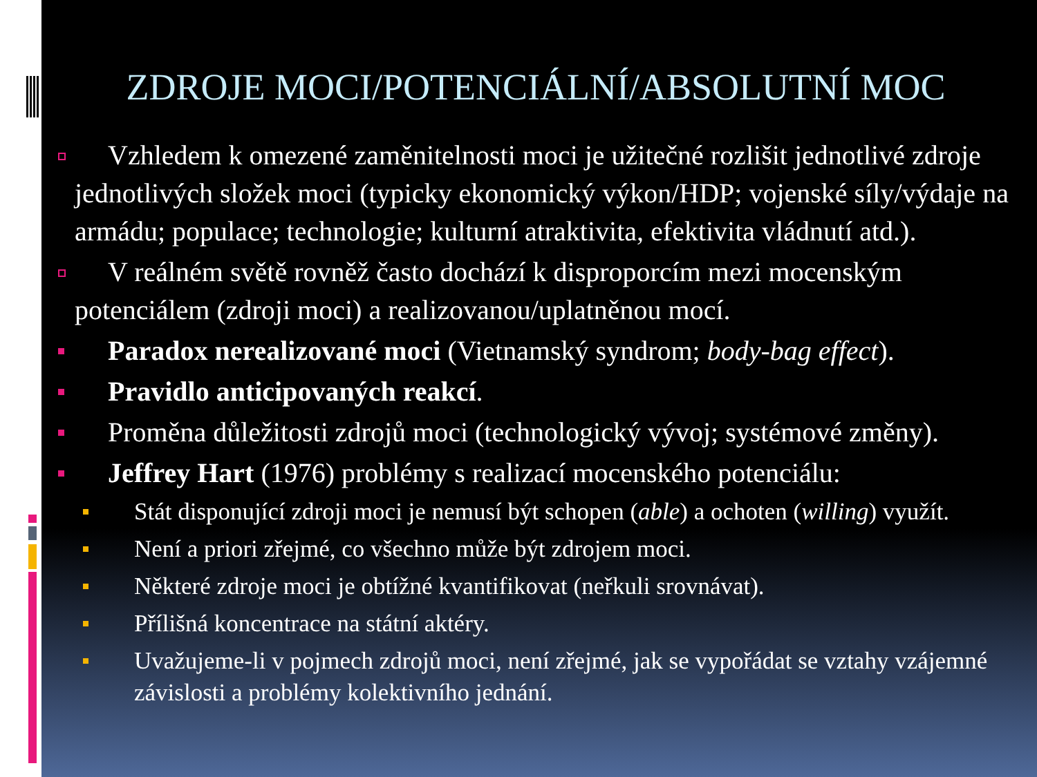ZDROJE MOCI/POTENCIÁLNÍ/ABSOLUTNÍ MOC
Vzhledem k omezené zaměnitelnosti moci je užitečné rozlišit jednotlivé zdroje jednotlivých složek moci (typicky ekonomický výkon/HDP; vojenské síly/výdaje na armádu; populace; technologie; kulturní atraktivita, efektivita vládnutí atd.).
V reálném světě rovněž často dochází k disproporcím mezi mocenským potenciálem (zdroji moci) a realizovanou/uplatněnou mocí.
Paradox nerealizované moci (Vietnamský syndrom; body-bag effect).
Pravidlo anticipovaných reakcí.
Proměna důležitosti zdrojů moci (technologický vývoj; systémové změny).
Jeffrey Hart (1976) problémy s realizací mocenského potenciálu:
Stát disponující zdroji moci je nemusí být schopen (able) a ochoten (willing) využít.
Není a priori zřejmé, co všechno může být zdrojem moci.
Některé zdroje moci je obtížné kvantifikovat (neřkuli srovnávat).
Přílišná koncentrace na státní aktéry.
Uvažujeme-li v pojmech zdrojů moci, není zřejmé, jak se vypořádat se vztahy vzájemné závislosti a problémy kolektivního jednání.